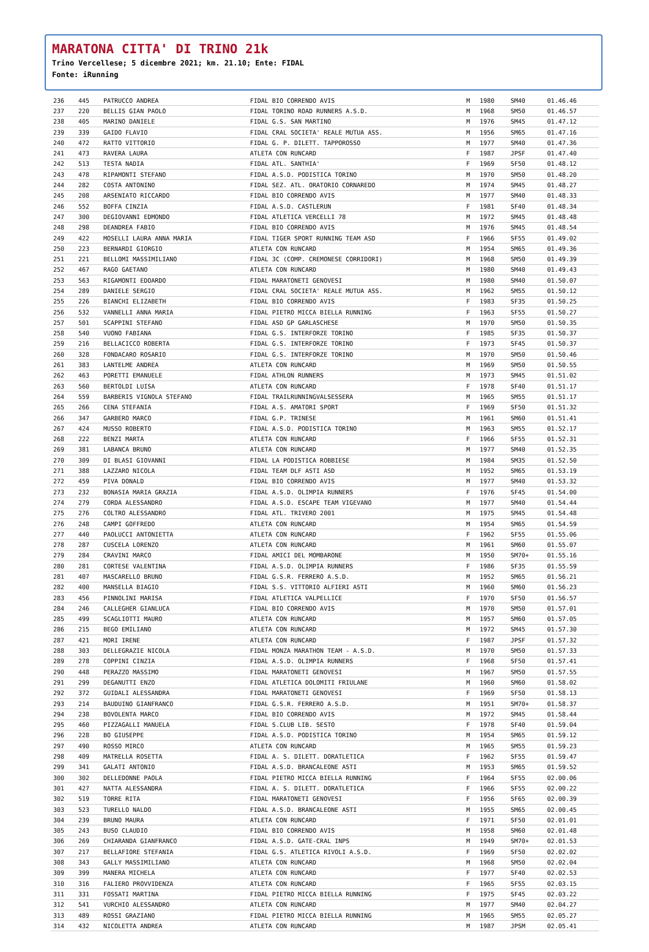MARATONA CITTA' DI TRINO 21k
Trino Vercellese; 5 dicembre 2021; km. 21.10; Ente: FIDAL
Fonte: iRunning
| 236 | 445 | PATRUCCO ANDREA | FIDAL BIO CORRENDO AVIS | M | 1980 | SM40 | 01.46.46 |
| 237 | 220 | BELLIS GIAN PAOLO | FIDAL TORINO ROAD RUNNERS A.S.D. | M | 1968 | SM50 | 01.46.57 |
| 238 | 405 | MARINO DANIELE | FIDAL G.S. SAN MARTINO | M | 1976 | SM45 | 01.47.12 |
| 239 | 339 | GAIDO FLAVIO | FIDAL CRAL SOCIETA' REALE MUTUA ASS. | M | 1956 | SM65 | 01.47.16 |
| 240 | 472 | RATTO VITTORIO | FIDAL G. P. DILETT. TAPPOROSSO | M | 1977 | SM40 | 01.47.36 |
| 241 | 473 | RAVERA LAURA | ATLETA CON RUNCARD | F | 1987 | JPSF | 01.47.40 |
| 242 | 513 | TESTA NADIA | FIDAL ATL. SANTHIA' | F | 1969 | SF50 | 01.48.12 |
| 243 | 478 | RIPAMONTI STEFANO | FIDAL A.S.D. PODISTICA TORINO | M | 1970 | SM50 | 01.48.20 |
| 244 | 282 | COSTA ANTONINO | FIDAL SEZ. ATL. ORATORIO CORNAREDO | M | 1974 | SM45 | 01.48.27 |
| 245 | 208 | ARSENIATO RICCARDO | FIDAL BIO CORRENDO AVIS | M | 1977 | SM40 | 01.48.33 |
| 246 | 552 | BOFFA CINZIA | FIDAL A.S.D. CASTLERUN | F | 1981 | SF40 | 01.48.34 |
| 247 | 300 | DEGIOVANNI EDMONDO | FIDAL ATLETICA VERCELLI 78 | M | 1972 | SM45 | 01.48.48 |
| 248 | 298 | DEANDREA FABIO | FIDAL BIO CORRENDO AVIS | M | 1976 | SM45 | 01.48.54 |
| 249 | 422 | MOSELLI LAURA ANNA MARIA | FIDAL TIGER SPORT RUNNING TEAM ASD | F | 1966 | SF55 | 01.49.02 |
| 250 | 223 | BERNARDI GIORGIO | ATLETA CON RUNCARD | M | 1954 | SM65 | 01.49.36 |
| 251 | 221 | BELLOMI MASSIMILIANO | FIDAL 3C (COMP. CREMONESE CORRIDORI) | M | 1968 | SM50 | 01.49.39 |
| 252 | 467 | RAGO GAETANO | ATLETA CON RUNCARD | M | 1980 | SM40 | 01.49.43 |
| 253 | 563 | RIGAMONTI EDOARDO | FIDAL MARATONETI GENOVESI | M | 1980 | SM40 | 01.50.07 |
| 254 | 289 | DANIELE SERGIO | FIDAL CRAL SOCIETA' REALE MUTUA ASS. | M | 1962 | SM55 | 01.50.12 |
| 255 | 226 | BIANCHI ELIZABETH | FIDAL BIO CORRENDO AVIS | F | 1983 | SF35 | 01.50.25 |
| 256 | 532 | VANNELLI ANNA MARIA | FIDAL PIETRO MICCA BIELLA RUNNING | F | 1963 | SF55 | 01.50.27 |
| 257 | 501 | SCAPPINI STEFANO | FIDAL ASD GP GARLASCHESE | M | 1970 | SM50 | 01.50.35 |
| 258 | 540 | VUONO FABIANA | FIDAL G.S. INTERFORZE TORINO | F | 1985 | SF35 | 01.50.37 |
| 259 | 216 | BELLACICCO ROBERTA | FIDAL G.S. INTERFORZE TORINO | F | 1973 | SF45 | 01.50.37 |
| 260 | 328 | FONDACARO ROSARIO | FIDAL G.S. INTERFORZE TORINO | M | 1970 | SM50 | 01.50.46 |
| 261 | 383 | LANTELME ANDREA | ATLETA CON RUNCARD | M | 1969 | SM50 | 01.50.55 |
| 262 | 463 | PORETTI EMANUELE | FIDAL ATHLON RUNNERS | M | 1973 | SM45 | 01.51.02 |
| 263 | 560 | BERTOLDI LUISA | ATLETA CON RUNCARD | F | 1978 | SF40 | 01.51.17 |
| 264 | 559 | BARBERIS VIGNOLA STEFANO | FIDAL TRAILRUNNINGVALSESSERA | M | 1965 | SM55 | 01.51.17 |
| 265 | 266 | CENA STEFANIA | FIDAL A.S. AMATORI SPORT | F | 1969 | SF50 | 01.51.32 |
| 266 | 347 | GARBERO MARCO | FIDAL G.P. TRINESE | M | 1961 | SM60 | 01.51.41 |
| 267 | 424 | MUSSO ROBERTO | FIDAL A.S.D. PODISTICA TORINO | M | 1963 | SM55 | 01.52.17 |
| 268 | 222 | BENZI MARTA | ATLETA CON RUNCARD | F | 1966 | SF55 | 01.52.31 |
| 269 | 381 | LABANCA BRUNO | ATLETA CON RUNCARD | M | 1977 | SM40 | 01.52.35 |
| 270 | 309 | DI BLASI GIOVANNI | FIDAL LA PODISTICA ROBBIESE | M | 1984 | SM35 | 01.52.50 |
| 271 | 388 | LAZZARO NICOLA | FIDAL TEAM DLF ASTI ASD | M | 1952 | SM65 | 01.53.19 |
| 272 | 459 | PIVA DONALD | FIDAL BIO CORRENDO AVIS | M | 1977 | SM40 | 01.53.32 |
| 273 | 232 | BONASIA MARIA GRAZIA | FIDAL A.S.D. OLIMPIA RUNNERS | F | 1976 | SF45 | 01.54.00 |
| 274 | 279 | CORDA ALESSANDRO | FIDAL A.S.D. ESCAPE TEAM VIGEVANO | M | 1977 | SM40 | 01.54.44 |
| 275 | 276 | COLTRO ALESSANDRO | FIDAL ATL. TRIVERO 2001 | M | 1975 | SM45 | 01.54.48 |
| 276 | 248 | CAMPI GOFFREDO | ATLETA CON RUNCARD | M | 1954 | SM65 | 01.54.59 |
| 277 | 440 | PAOLUCCI ANTONIETTA | ATLETA CON RUNCARD | F | 1962 | SF55 | 01.55.06 |
| 278 | 287 | CUSCELA LORENZO | ATLETA CON RUNCARD | M | 1961 | SM60 | 01.55.07 |
| 279 | 284 | CRAVINI MARCO | FIDAL AMICI DEL MOMBARONE | M | 1950 | SM70+ | 01.55.16 |
| 280 | 281 | CORTESE VALENTINA | FIDAL A.S.D. OLIMPIA RUNNERS | F | 1986 | SF35 | 01.55.59 |
| 281 | 407 | MASCARELLO BRUNO | FIDAL G.S.R. FERRERO A.S.D. | M | 1952 | SM65 | 01.56.21 |
| 282 | 400 | MANSELLA BIAGIO | FIDAL S.S. VITTORIO ALFIERI ASTI | M | 1960 | SM60 | 01.56.23 |
| 283 | 456 | PINNOLINI MARISA | FIDAL ATLETICA VALPELLICE | F | 1970 | SF50 | 01.56.57 |
| 284 | 246 | CALLEGHER GIANLUCA | FIDAL BIO CORRENDO AVIS | M | 1970 | SM50 | 01.57.01 |
| 285 | 499 | SCAGLIOTTI MAURO | ATLETA CON RUNCARD | M | 1957 | SM60 | 01.57.05 |
| 286 | 215 | BEGO EMILIANO | ATLETA CON RUNCARD | M | 1972 | SM45 | 01.57.30 |
| 287 | 421 | MORI IRENE | ATLETA CON RUNCARD | F | 1987 | JPSF | 01.57.32 |
| 288 | 303 | DELLEGRAZIE NICOLA | FIDAL MONZA MARATHON TEAM - A.S.D. | M | 1970 | SM50 | 01.57.33 |
| 289 | 278 | COPPINI CINZIA | FIDAL A.S.D. OLIMPIA RUNNERS | F | 1968 | SF50 | 01.57.41 |
| 290 | 448 | PERAZZO MASSIMO | FIDAL MARATONETI GENOVESI | M | 1967 | SM50 | 01.57.55 |
| 291 | 299 | DEGANUTTI ENZO | FIDAL ATLETICA DOLOMITI FRIULANE | M | 1960 | SM60 | 01.58.02 |
| 292 | 372 | GUIDALI ALESSANDRA | FIDAL MARATONETI GENOVESI | F | 1969 | SF50 | 01.58.13 |
| 293 | 214 | BAUDUINO GIANFRANCO | FIDAL G.S.R. FERRERO A.S.D. | M | 1951 | SM70+ | 01.58.37 |
| 294 | 238 | BOVOLENTA MARCO | FIDAL BIO CORRENDO AVIS | M | 1972 | SM45 | 01.58.44 |
| 295 | 460 | PIZZAGALLI MANUELA | FIDAL S.CLUB LIB. SESTO | F | 1978 | SF40 | 01.59.04 |
| 296 | 228 | BO GIUSEPPE | FIDAL A.S.D. PODISTICA TORINO | M | 1954 | SM65 | 01.59.12 |
| 297 | 490 | ROSSO MIRCO | ATLETA CON RUNCARD | M | 1965 | SM55 | 01.59.23 |
| 298 | 409 | MATRELLA ROSETTA | FIDAL A. S. DILETT. DORATLETICA | F | 1962 | SF55 | 01.59.47 |
| 299 | 341 | GALATI ANTONIO | FIDAL A.S.D. BRANCALEONE ASTI | M | 1953 | SM65 | 01.59.52 |
| 300 | 302 | DELLEDONNE PAOLA | FIDAL PIETRO MICCA BIELLA RUNNING | F | 1964 | SF55 | 02.00.06 |
| 301 | 427 | NATTA ALESSANDRA | FIDAL A. S. DILETT. DORATLETICA | F | 1966 | SF55 | 02.00.22 |
| 302 | 519 | TORRE RITA | FIDAL MARATONETI GENOVESI | F | 1956 | SF65 | 02.00.39 |
| 303 | 523 | TURELLO NALDO | FIDAL A.S.D. BRANCALEONE ASTI | M | 1955 | SM65 | 02.00.45 |
| 304 | 239 | BRUNO MAURA | ATLETA CON RUNCARD | F | 1971 | SF50 | 02.01.01 |
| 305 | 243 | BUSO CLAUDIO | FIDAL BIO CORRENDO AVIS | M | 1958 | SM60 | 02.01.48 |
| 306 | 269 | CHIARANDA GIANFRANCO | FIDAL A.S.D. GATE-CRAL INPS | M | 1949 | SM70+ | 02.01.53 |
| 307 | 217 | BELLAFIORE STEFANIA | FIDAL G.S. ATLETICA RIVOLI A.S.D. | F | 1969 | SF50 | 02.02.02 |
| 308 | 343 | GALLY MASSIMILIANO | ATLETA CON RUNCARD | M | 1968 | SM50 | 02.02.04 |
| 309 | 399 | MANERA MICHELA | ATLETA CON RUNCARD | F | 1977 | SF40 | 02.02.53 |
| 310 | 316 | FALIERO PROVVIDENZA | ATLETA CON RUNCARD | F | 1965 | SF55 | 02.03.15 |
| 311 | 331 | FOSSATI MARTINA | FIDAL PIETRO MICCA BIELLA RUNNING | F | 1975 | SF45 | 02.03.22 |
| 312 | 541 | VURCHIO ALESSANDRO | ATLETA CON RUNCARD | M | 1977 | SM40 | 02.04.27 |
| 313 | 489 | ROSSI GRAZIANO | FIDAL PIETRO MICCA BIELLA RUNNING | M | 1965 | SM55 | 02.05.27 |
| 314 | 432 | NICOLETTA ANDREA | ATLETA CON RUNCARD | M | 1987 | JPSM | 02.05.41 |